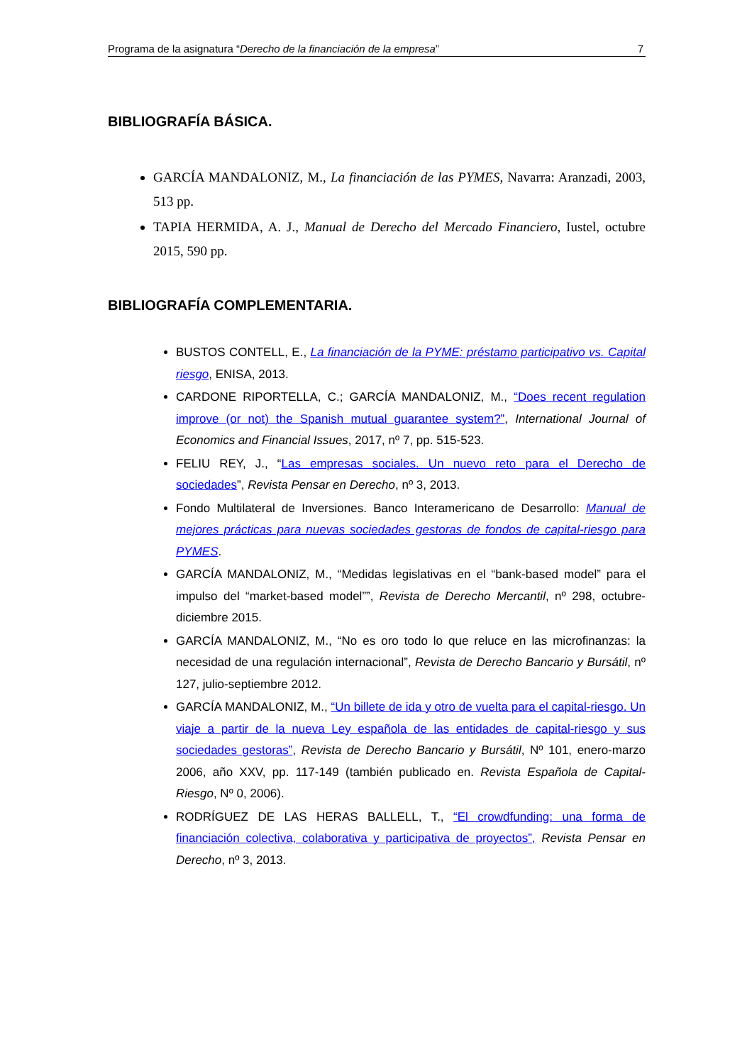Programa de la asignatura “Derecho de la financiación de la empresa” 7
BIBLIOGRAFÍA BÁSICA.
GARCÍA MANDALONIZ, M., La financiación de las PYMES, Navarra: Aranzadi, 2003, 513 pp.
TAPIA HERMIDA, A. J., Manual de Derecho del Mercado Financiero, Iustel, octubre 2015, 590 pp.
BIBLIOGRAFÍA COMPLEMENTARIA.
BUSTOS CONTELL, E., La financiación de la PYME: préstamo participativo vs. Capital riesgo, ENISA, 2013.
CARDONE RIPORTELLA, C.; GARCÍA MANDALONIZ, M., “Does recent regulation improve (or not) the Spanish mutual guarantee system?”, International Journal of Economics and Financial Issues, 2017, nº 7, pp. 515-523.
FELIU REY, J., “Las empresas sociales. Un nuevo reto para el Derecho de sociedades”, Revista Pensar en Derecho, nº 3, 2013.
Fondo Multilateral de Inversiones. Banco Interamericano de Desarrollo: Manual de mejores prácticas para nuevas sociedades gestoras de fondos de capital-riesgo para PYMES.
GARCÍA MANDALONIZ, M., “Medidas legislativas en el “bank-based model” para el impulso del “market-based model””, Revista de Derecho Mercantil, nº 298, octubre-diciembre 2015.
GARCÍA MANDALONIZ, M., “No es oro todo lo que reluce en las microfinanzas: la necesidad de una regulación internacional”, Revista de Derecho Bancario y Bursátil, nº 127, julio-septiembre 2012.
GARCÍA MANDALONIZ, M., “Un billete de ida y otro de vuelta para el capital-riesgo. Un viaje a partir de la nueva Ley española de las entidades de capital-riesgo y sus sociedades gestoras”, Revista de Derecho Bancario y Bursátil, Nº 101, enero-marzo 2006, año XXV, pp. 117-149 (también publicado en. Revista Española de Capital-Riesgo, Nº 0, 2006).
RODRÍGUEZ DE LAS HERAS BALLELL, T., “El crowdfunding: una forma de financiación colectiva, colaborativa y participativa de proyectos”, Revista Pensar en Derecho, nº 3, 2013.